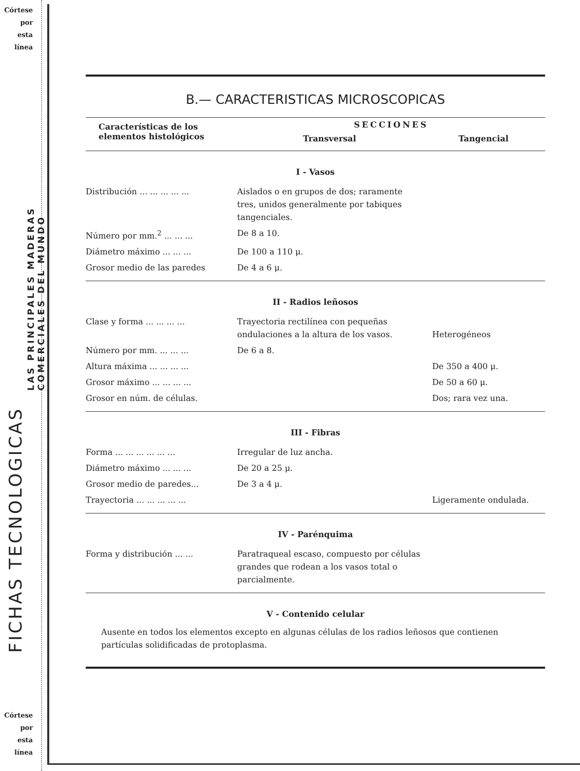Córtese
por
esta
línea
FICHAS TECNOLOGICAS
LAS PRINCIPALES MADERAS
COMERCIALES DEL MUNDO
Córtese
por
esta
línea
B.— CARACTERISTICAS MICROSCOPICAS
| Características de los elementos histológicos | SECCIONES | |
| --- | --- | --- |
| | Transversal | Tangencial |
| I - Vasos | | |
| Distribución ... ... ... ... ... | Aislados o en grupos de dos; raramente tres, unidos generalmente por tabiques tangenciales. | |
| Número por mm.<sup>2</sup> ... ... ... | De 8 a 10. | |
| Diámetro máximo ... ... ... | De 100 a 110 μ. | |
| Grosor medio de las paredes | De 4 a 6 μ. | |
| II - Radios leñosos | | |
| Clase y forma ... ... ... ... | Trayectoria rectilínea con pequeñas ondulaciones a la altura de los vasos. | Heterogéneos |
| Número por mm. ... ... ... | De 6 a 8. | |
| Altura máxima ... ... ... ... | | De 350 a 400 μ. |
| Grosor máximo ... ... ... ... | | De 50 a 60 μ. |
| Grosor en núm. de células. | | Dos; rara vez una. |
| III - Fibras | | |
| Forma ... ... ... ... ... ... | Irregular de luz ancha. | |
| Diámetro máximo ... ... ... | De 20 a 25 μ. | |
| Grosor medio de paredes... | De 3 a 4 μ. | |
| Trayectoria ... ... ... ... ... | | Ligeramente ondulada. |
| IV - Parénquima | | |
| Forma y distribución ... ... | Paratraqueal escaso, compuesto por células grandes que rodean a los vasos total o parcialmente. | |
| V - Contenido celular | | |
| Ausente en todos los elementos excepto en algunas células de los radios leñosos que contienen partículas solidificadas de protoplasma. | | |